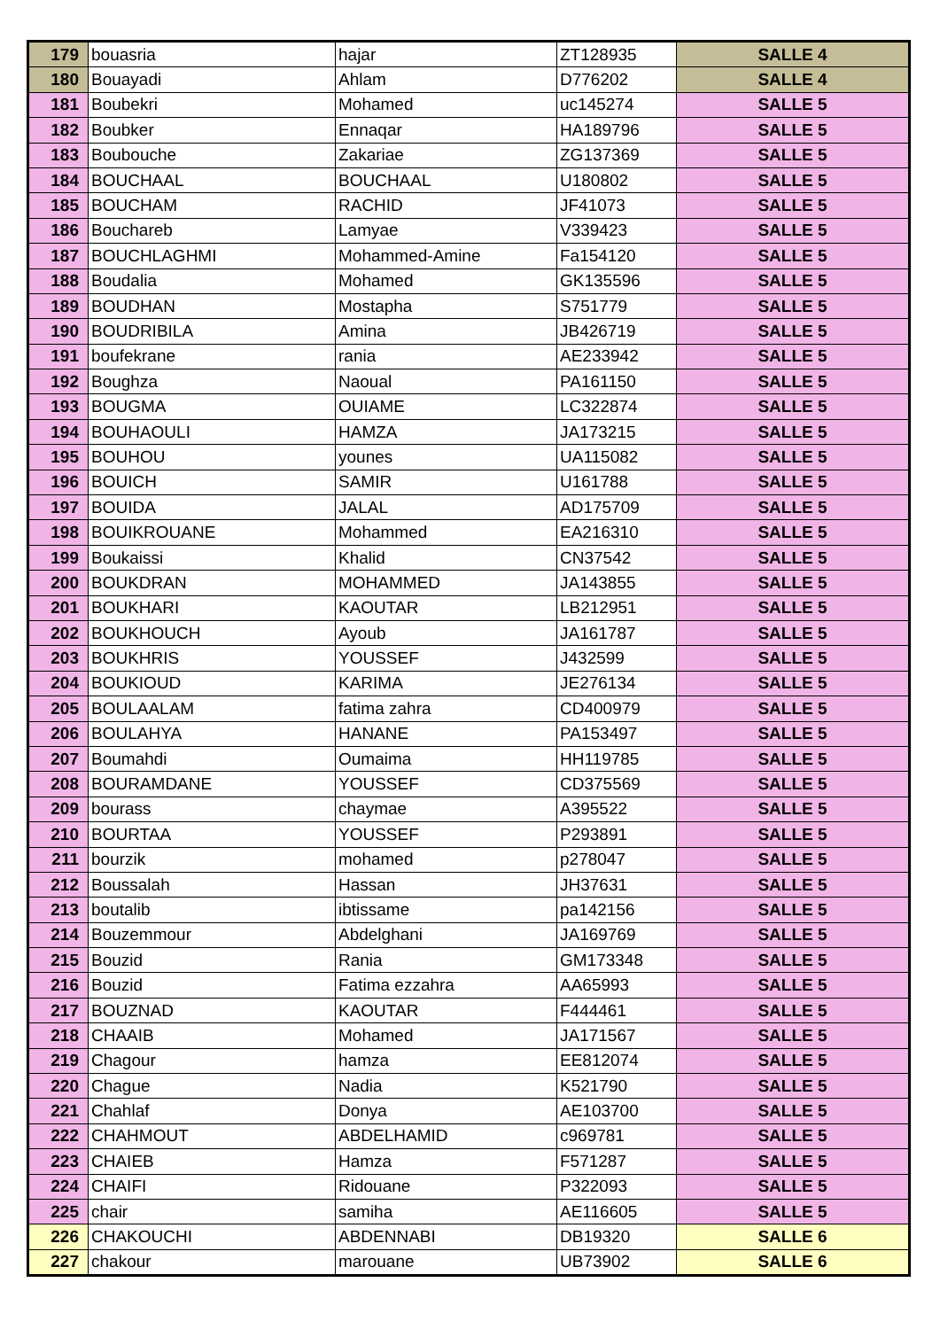| 179 | bouasria | hajar | ZT128935 | SALLE 4 |
| 180 | Bouayadi | Ahlam | D776202 | SALLE 4 |
| 181 | Boubekri | Mohamed | uc145274 | SALLE 5 |
| 182 | Boubker | Ennaqar | HA189796 | SALLE 5 |
| 183 | Boubouche | Zakariae | ZG137369 | SALLE 5 |
| 184 | BOUCHAAL | BOUCHAAL | U180802 | SALLE 5 |
| 185 | BOUCHAM | RACHID | JF41073 | SALLE 5 |
| 186 | Bouchareb | Lamyae | V339423 | SALLE 5 |
| 187 | BOUCHLAGHMI | Mohammed-Amine | Fa154120 | SALLE 5 |
| 188 | Boudalia | Mohamed | GK135596 | SALLE 5 |
| 189 | BOUDHAN | Mostapha | S751779 | SALLE 5 |
| 190 | BOUDRIBILA | Amina | JB426719 | SALLE 5 |
| 191 | boufekrane | rania | AE233942 | SALLE 5 |
| 192 | Boughza | Naoual | PA161150 | SALLE 5 |
| 193 | BOUGMA | OUIAME | LC322874 | SALLE 5 |
| 194 | BOUHAOULI | HAMZA | JA173215 | SALLE 5 |
| 195 | BOUHOU | younes | UA115082 | SALLE 5 |
| 196 | BOUICH | SAMIR | U161788 | SALLE 5 |
| 197 | BOUIDA | JALAL | AD175709 | SALLE 5 |
| 198 | BOUIKROUANE | Mohammed | EA216310 | SALLE 5 |
| 199 | Boukaissi | Khalid | CN37542 | SALLE 5 |
| 200 | BOUKDRAN | MOHAMMED | JA143855 | SALLE 5 |
| 201 | BOUKHARI | KAOUTAR | LB212951 | SALLE 5 |
| 202 | BOUKHOUCH | Ayoub | JA161787 | SALLE 5 |
| 203 | BOUKHRIS | YOUSSEF | J432599 | SALLE 5 |
| 204 | BOUKIOUD | KARIMA | JE276134 | SALLE 5 |
| 205 | BOULAALAM | fatima zahra | CD400979 | SALLE 5 |
| 206 | BOULAHYA | HANANE | PA153497 | SALLE 5 |
| 207 | Boumahdi | Oumaima | HH119785 | SALLE 5 |
| 208 | BOURAMDANE | YOUSSEF | CD375569 | SALLE 5 |
| 209 | bourass | chaymae | A395522 | SALLE 5 |
| 210 | BOURTAA | YOUSSEF | P293891 | SALLE 5 |
| 211 | bourzik | mohamed | p278047 | SALLE 5 |
| 212 | Boussalah | Hassan | JH37631 | SALLE 5 |
| 213 | boutalib | ibtissame | pa142156 | SALLE 5 |
| 214 | Bouzemmour | Abdelghani | JA169769 | SALLE 5 |
| 215 | Bouzid | Rania | GM173348 | SALLE 5 |
| 216 | Bouzid | Fatima ezzahra | AA65993 | SALLE 5 |
| 217 | BOUZNAD | KAOUTAR | F444461 | SALLE 5 |
| 218 | CHAAIB | Mohamed | JA171567 | SALLE 5 |
| 219 | Chagour | hamza | EE812074 | SALLE 5 |
| 220 | Chague | Nadia | K521790 | SALLE 5 |
| 221 | Chahlaf | Donya | AE103700 | SALLE 5 |
| 222 | CHAHMOUT | ABDELHAMID | c969781 | SALLE 5 |
| 223 | CHAIEB | Hamza | F571287 | SALLE 5 |
| 224 | CHAIFI | Ridouane | P322093 | SALLE 5 |
| 225 | chair | samiha | AE116605 | SALLE 5 |
| 226 | CHAKOUCHI | ABDENNABI | DB19320 | SALLE 6 |
| 227 | chakour | marouane | UB73902 | SALLE 6 |